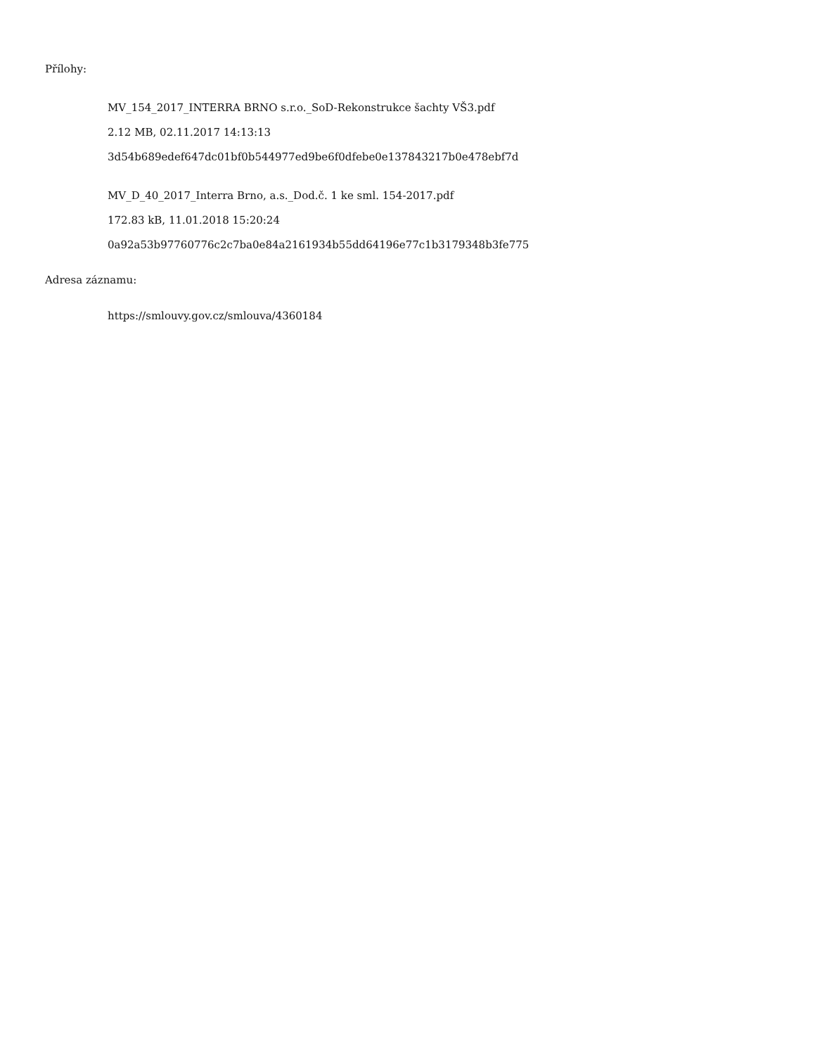Přílohy:
MV_154_2017_INTERRA BRNO s.r.o._SoD-Rekonstrukce šachty VŠ3.pdf
2.12 MB, 02.11.2017 14:13:13
3d54b689edef647dc01bf0b544977ed9be6f0dfebe0e137843217b0e478ebf7d
MV_D_40_2017_Interra Brno, a.s._Dod.č. 1 ke sml. 154-2017.pdf
172.83 kB, 11.01.2018 15:20:24
0a92a53b97760776c2c7ba0e84a2161934b55dd64196e77c1b3179348b3fe775
Adresa záznamu:
https://smlouvy.gov.cz/smlouva/4360184